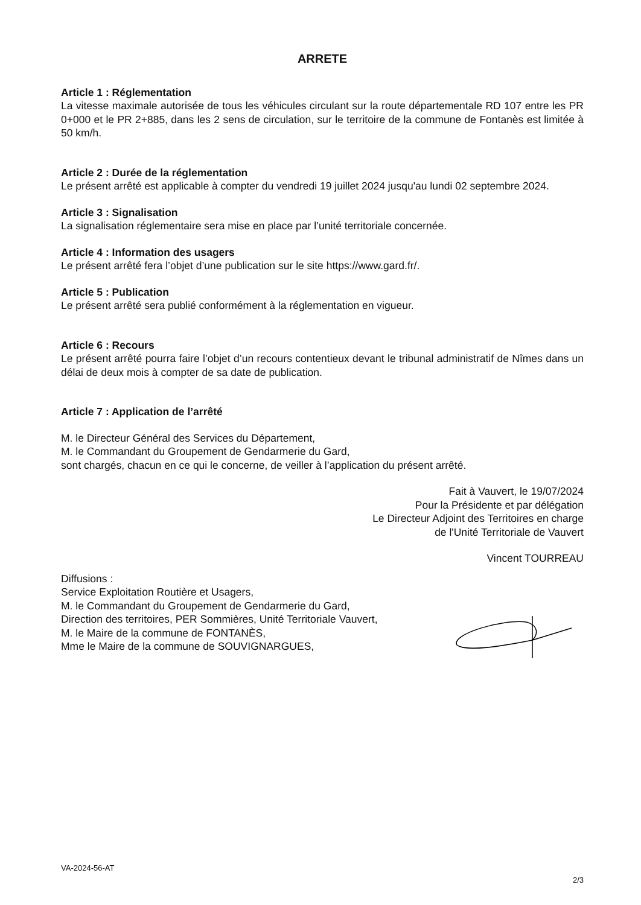ARRETE
Article 1 : Réglementation
La vitesse maximale autorisée de tous les véhicules circulant sur la route départementale RD 107 entre les PR 0+000 et le PR 2+885, dans les 2 sens de circulation, sur le territoire de la commune de Fontanès est limitée à 50 km/h.
Article 2 : Durée de la réglementation
Le présent arrêté est applicable à compter du vendredi 19 juillet 2024 jusqu'au lundi 02 septembre 2024.
Article 3 : Signalisation
La signalisation réglementaire sera mise en place par l’unité territoriale concernée.
Article 4 : Information des usagers
Le présent arrêté fera l’objet d’une publication sur le site https://www.gard.fr/.
Article 5 : Publication
Le présent arrêté sera publié conformément à la réglementation en vigueur.
Article 6 : Recours
Le présent arrêté pourra faire l’objet d’un recours contentieux devant le tribunal administratif de Nîmes dans un délai de deux mois à compter de sa date de publication.
Article 7 : Application de l’arrêté
M. le Directeur Général des Services du Département,
M. le Commandant du Groupement de Gendarmerie du Gard,
sont chargés, chacun en ce qui le concerne, de veiller à l’application du présent arrêté.
Fait à Vauvert, le 19/07/2024
Pour la Présidente et par délégation
Le Directeur Adjoint des Territoires en charge
de l'Unité Territoriale de Vauvert
Vincent TOURREAU
Diffusions :
Service Exploitation Routière et Usagers,
M. le Commandant du Groupement de Gendarmerie du Gard,
Direction des territoires, PER Sommières, Unité Territoriale Vauvert,
M. le Maire de la commune de FONTANÈS,
Mme le Maire de la commune de SOUVIGNARGUES,
VA-2024-56-AT
2/3